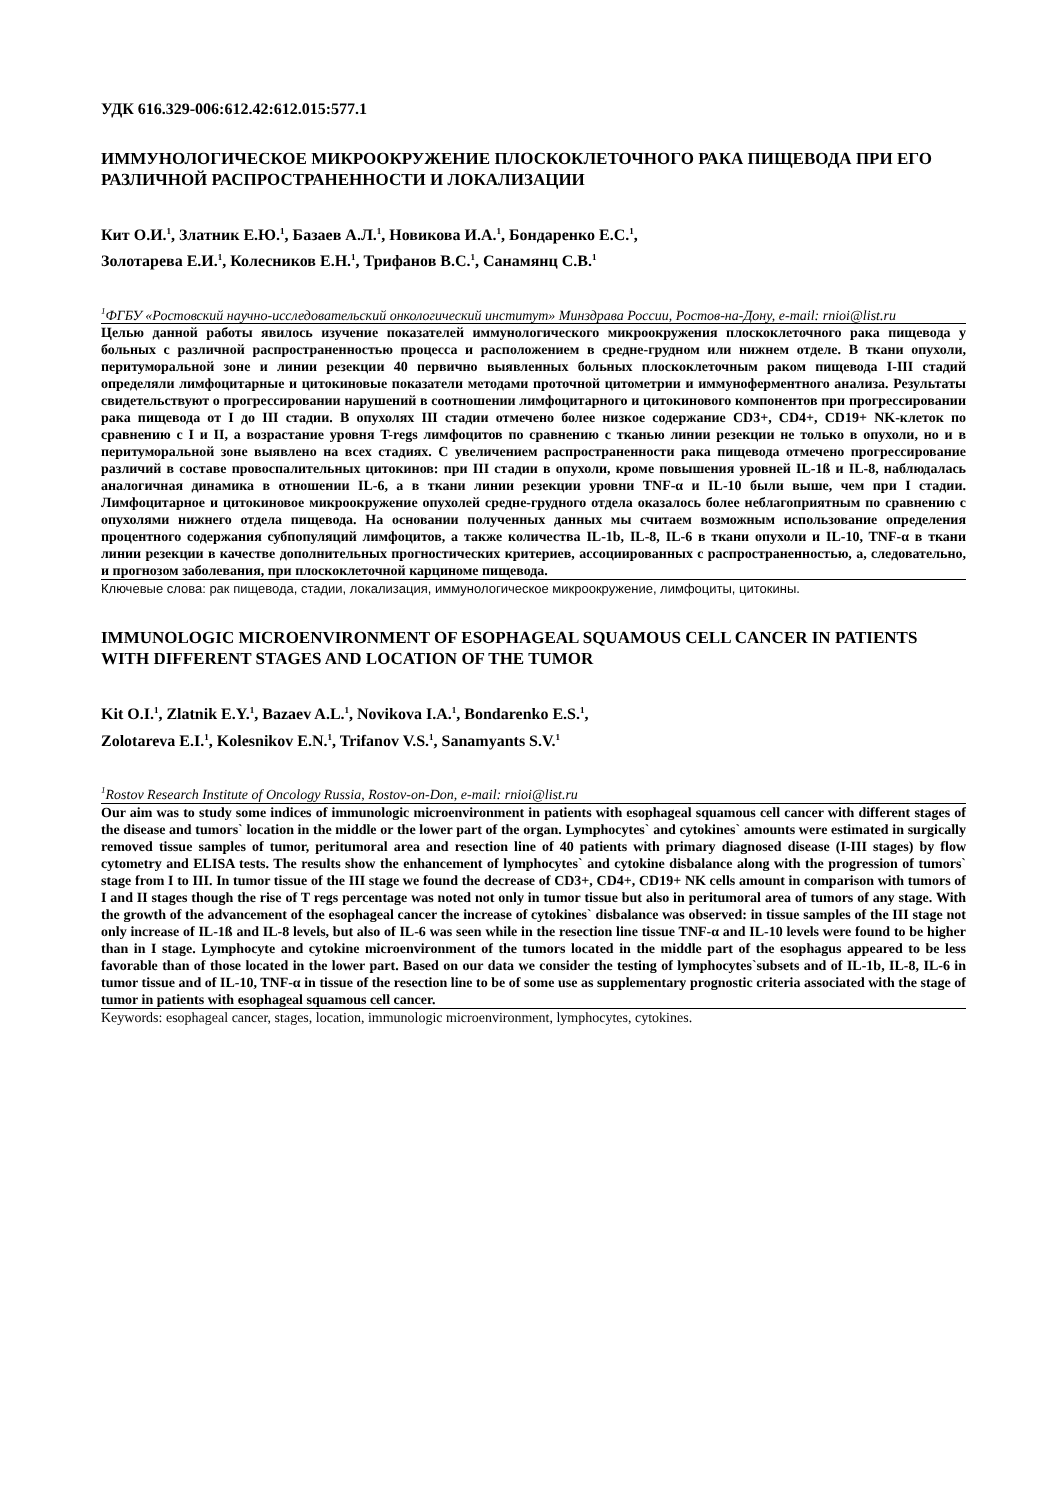УДК 616.329-006:612.42:612.015:577.1
ИММУНОЛОГИЧЕСКОЕ МИКРООКРУЖЕНИЕ ПЛОСКОКЛЕТОЧНОГО РАКА ПИЩЕВОДА ПРИ ЕГО РАЗЛИЧНОЙ РАСПРОСТРАНЕННОСТИ И ЛОКАЛИЗАЦИИ
Кит О.И.<sup>1</sup>, Златник Е.Ю.<sup>1</sup>, Базаев А.Л.<sup>1</sup>, Новикова И.А.<sup>1</sup>, Бондаренко Е.С.<sup>1</sup>,
Золотарева Е.И.<sup>1</sup>, Колесников Е.Н.<sup>1</sup>, Трифанов В.С.<sup>1</sup>, Санамянц С.В.<sup>1</sup>
<sup>1</sup> ФГБУ «Ростовский научно-исследовательский онкологический институт» Минздрава России, Ростов-на-Дону, e-mail: rnioi@list.ru
Целью данной работы явилось изучение показателей иммунологического микроокружения плоскоклеточного рака пищевода у больных с различной распространенностью процесса и расположением в средне-грудном или нижнем отделе. В ткани опухоли, перитуморальной зоне и линии резекции 40 первично выявленных больных плоскоклеточным раком пищевода I-III стадий определяли лимфоцитарные и цитокиновые показатели методами проточной цитометрии и иммуноферментного анализа. Результаты свидетельствуют о прогрессировании нарушений в соотношении лимфоцитарного и цитокинового компонентов при прогрессировании рака пищевода от I до III стадии. В опухолях III стадии отмечено более низкое содержание CD3+, CD4+, CD19+ NK-клеток по сравнению с I и II, а возрастание уровня T-regs лимфоцитов по сравнению с тканью линии резекции не только в опухоли, но и в перитуморальной зоне выявлено на всех стадиях. С увеличением распространенности рака пищевода отмечено прогрессирование различий в составе провоспалительных цитокинов: при III стадии в опухоли, кроме повышения уровней IL-1ß и IL-8, наблюдалась аналогичная динамика в отношении IL-6, а в ткани линии резекции уровни TNF-α и IL-10 были выше, чем при I стадии. Лимфоцитарное и цитокиновое микроокружение опухолей средне-грудного отдела оказалось более неблагоприятным по сравнению с опухолями нижнего отдела пищевода. На основании полученных данных мы считаем возможным использование определения процентного содержания субпопуляций лимфоцитов, а также количества IL-1b, IL-8, IL-6 в ткани опухоли и IL-10, TNF-α в ткани линии резекции в качестве дополнительных прогностических критериев, ассоциированных с распространенностью, а, следовательно, и прогнозом заболевания, при плоскоклеточной карциноме пищевода.
Ключевые слова: рак пищевода, стадии, локализация, иммунологическое микроокружение, лимфоциты, цитокины.
IMMUNOLOGIC MICROENVIRONMENT OF ESOPHAGEAL SQUAMOUS CELL CANCER IN PATIENTS WITH DIFFERENT STAGES AND LOCATION OF THE TUMOR
Kit O.I.<sup>1</sup>, Zlatnik E.Y.<sup>1</sup>, Bazaev A.L.<sup>1</sup>, Novikova I.A.<sup>1</sup>, Bondarenko E.S.<sup>1</sup>,
Zolotareva E.I.<sup>1</sup>, Kolesnikov E.N.<sup>1</sup>, Trifanov V.S.<sup>1</sup>, Sanamyants S.V.<sup>1</sup>
<sup>1</sup> Rostov Research Institute of Oncology Russia, Rostov-on-Don, e-mail: rnioi@list.ru
Our aim was to study some indices of immunologic microenvironment in patients with esophageal squamous cell cancer with different stages of the disease and tumors` location in the middle or the lower part of the organ. Lymphocytes` and cytokines` amounts were estimated in surgically removed tissue samples of tumor, peritumoral area and resection line of 40 patients with primary diagnosed disease (I-III stages) by flow cytometry and ELISA tests. The results show the enhancement of lymphocytes` and cytokine disbalance along with the progression of tumors` stage from I to III. In tumor tissue of the III stage we found the decrease of CD3+, CD4+, CD19+ NK cells amount in comparison with tumors of I and II stages though the rise of T regs percentage was noted not only in tumor tissue but also in peritumoral area of tumors of any stage. With the growth of the advancement of the esophageal cancer the increase of cytokines` disbalance was observed: in tissue samples of the III stage not only increase of IL-1ß and IL-8 levels, but also of IL-6 was seen while in the resection line tissue TNF-α and IL-10 levels were found to be higher than in I stage. Lymphocyte and cytokine microenvironment of the tumors located in the middle part of the esophagus appeared to be less favorable than of those located in the lower part. Based on our data we consider the testing of lymphocytes`subsets and of IL-1b, IL-8, IL-6 in tumor tissue and of IL-10, TNF-α in tissue of the resection line to be of some use as supplementary prognostic criteria associated with the stage of tumor in patients with esophageal squamous cell cancer.
Keywords: esophageal cancer, stages, location, immunologic microenvironment, lymphocytes, cytokines.